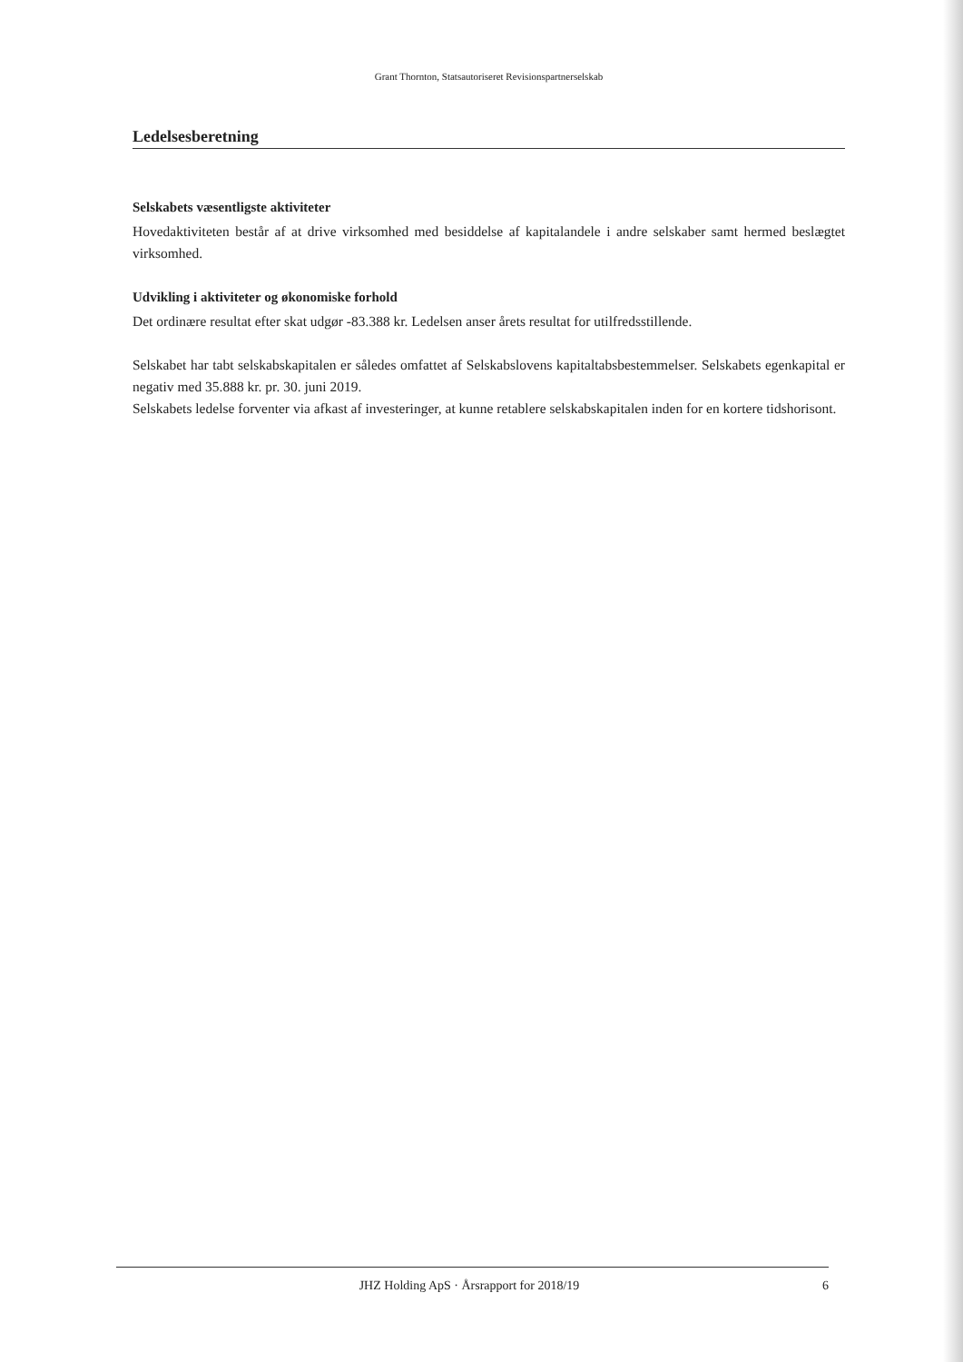Grant Thornton, Statsautoriseret Revisionspartnerselskab
Ledelsesberetning
Selskabets væsentligste aktiviteter
Hovedaktiviteten består af at drive virksomhed med besiddelse af kapitalandele i andre selskaber samt hermed beslægtet virksomhed.
Udvikling i aktiviteter og økonomiske forhold
Det ordinære resultat efter skat udgør -83.388 kr. Ledelsen anser årets resultat for utilfredsstillende.
Selskabet har tabt selskabskapitalen er således omfattet af Selskabslovens kapitaltabsbestemmelser. Selskabets egenkapital er negativ med 35.888 kr. pr. 30. juni 2019.
Selskabets ledelse forventer via afkast af investeringer, at kunne retablere selskabskapitalen inden for en kortere tidshorisont.
JHZ Holding ApS · Årsrapport for 2018/19 6